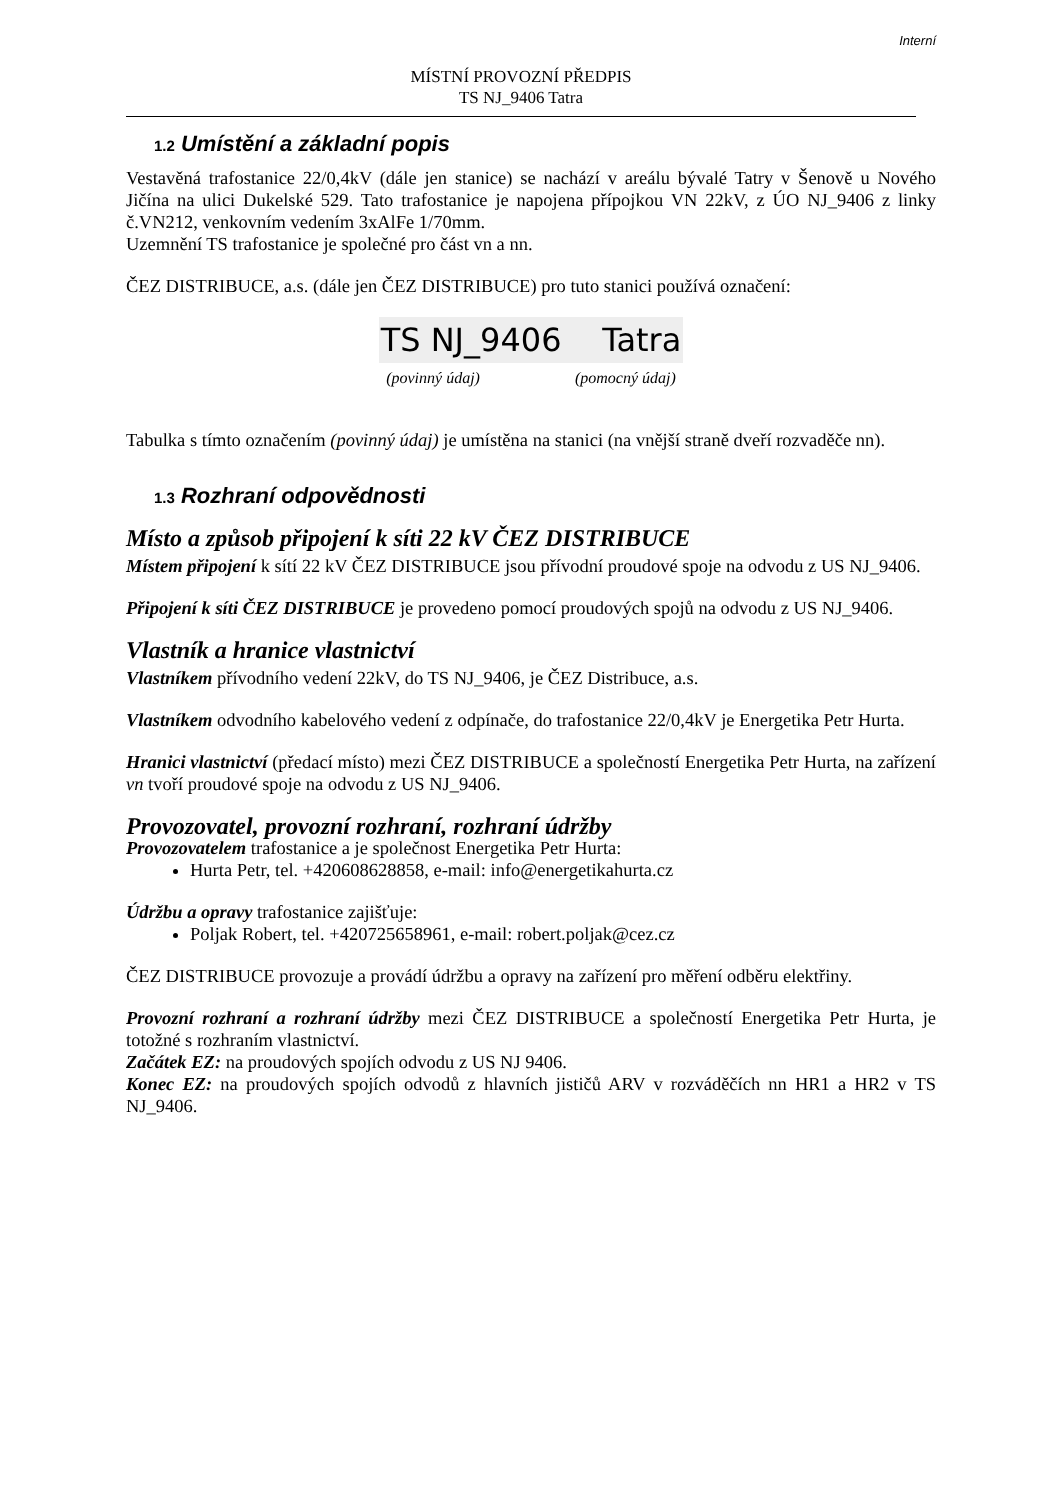Interní
MÍSTNÍ PROVOZNÍ PŘEDPIS
TS NJ_9406 Tatra
1.2 Umístění a základní popis
Vestavěná trafostanice 22/0,4kV (dále jen stanice) se nachází v areálu bývalé Tatry v Šenově u Nového Jičína na ulici Dukelské 529. Tato trafostanice je napojena přípojkou VN 22kV, z ÚO NJ_9406 z linky č.VN212, venkovním vedením 3xAlFe 1/70mm.
Uzemnění TS trafostanice je společné pro část vn a nn.
ČEZ DISTRIBUCE, a.s. (dále jen ČEZ DISTRIBUCE) pro tuto stanici používá označení:
TS NJ_9406 Tatra
(povinný údaj) (pomocný údaj)
Tabulka s tímto označením (povinný údaj) je umístěna na stanici (na vnější straně dveří rozvaděče nn).
1.3 Rozhraní odpovědnosti
Místo a způsob připojení k síti 22 kV ČEZ DISTRIBUCE
Místem připojení k sítí 22 kV ČEZ DISTRIBUCE jsou přívodní proudové spoje na odvodu z US NJ_9406.
Připojení k síti ČEZ DISTRIBUCE je provedeno pomocí proudových spojů na odvodu z US NJ_9406.
Vlastník a hranice vlastnictví
Vlastníkem přívodního vedení 22kV, do TS NJ_9406, je ČEZ Distribuce, a.s.
Vlastníkem odvodního kabelového vedení z odpínače, do trafostanice 22/0,4kV je Energetika Petr Hurta.
Hranici vlastnictví (předací místo) mezi ČEZ DISTRIBUCE a společností Energetika Petr Hurta, na zařízení vn tvoří proudové spoje na odvodu z US NJ_9406.
Provozovatel, provozní rozhraní, rozhraní údržby
Provozovatelem trafostanice a je společnost Energetika Petr Hurta:
Hurta Petr, tel. +420608628858, e-mail: info@energetikahurta.cz
Údržbu a opravy trafostanice zajišťuje:
Poljak Robert, tel. +420725658961, e-mail: robert.poljak@cez.cz
ČEZ DISTRIBUCE provozuje a provádí údržbu a opravy na zařízení pro měření odběru elektřiny.
Provozní rozhraní a rozhraní údržby mezi ČEZ DISTRIBUCE a společností Energetika Petr Hurta, je totožné s rozhraním vlastnictví.
Začátek EZ: na proudových spojích odvodu z US NJ 9406.
Konec EZ: na proudových spojích odvodů z hlavních jističů ARV v rozváděčích nn HR1 a HR2 v TS NJ_9406.